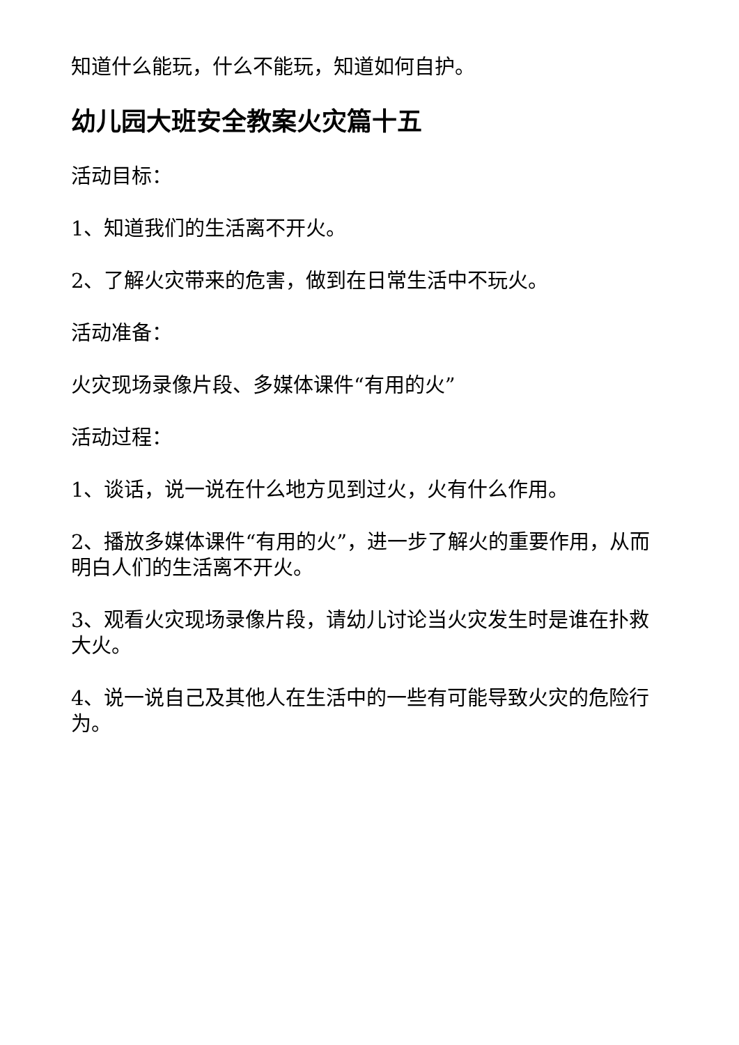知道什么能玩，什么不能玩，知道如何自护。
幼儿园大班安全教案火灾篇十五
活动目标：
1、知道我们的生活离不开火。
2、了解火灾带来的危害，做到在日常生活中不玩火。
活动准备：
火灾现场录像片段、多媒体课件“有用的火”
活动过程：
1、谈话，说一说在什么地方见到过火，火有什么作用。
2、播放多媒体课件“有用的火”，进一步了解火的重要作用，从而明白人们的生活离不开火。
3、观看火灾现场录像片段，请幼儿讨论当火灾发生时是谁在扑救大火。
4、说一说自己及其他人在生活中的一些有可能导致火灾的危险行为。